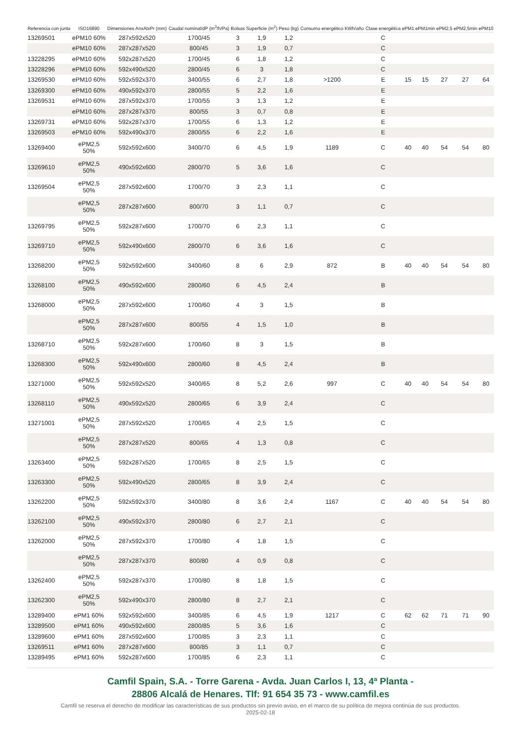| Referencia con junta | ISO16890 | Dimensiones AnxAlxPr (mm) | Caudal nominal/dP (m<sup>3</sup>/h/Pa) | Bolsas | Superficie (m<sup>2</sup>) | Peso (kg) | Consumo energético KWh/año | Clase energética | ePM1 | ePM1min | ePM2,5 | ePM2,5min | ePM10 |
| --- | --- | --- | --- | --- | --- | --- | --- | --- | --- | --- | --- | --- | --- |
| 13269501 | ePM10 60% | 287x592x520 | 1700/45 | 3 | 1,9 | 1,2 | | C | | | | | |
| | ePM10 60% | 287x287x520 | 800/45 | 3 | 1,9 | 0,7 | | C | | | | | |
| 13228295 | ePM10 60% | 592x287x520 | 1700/45 | 6 | 1,8 | 1,2 | | C | | | | | |
| 13228296 | ePM10 60% | 592x490x520 | 2800/45 | 6 | 3 | 1,8 | | C | | | | | |
| 13269530 | ePM10 60% | 592x592x370 | 3400/55 | 6 | 2,7 | 1,8 | >1200 | E | 15 | 15 | 27 | 27 | 64 |
| 13269300 | ePM10 60% | 490x592x370 | 2800/55 | 5 | 2,2 | 1,6 | | E | | | | | |
| 13269531 | ePM10 60% | 287x592x370 | 1700/55 | 3 | 1,3 | 1,2 | | E | | | | | |
| | ePM10 60% | 287x287x370 | 800/55 | 3 | 0,7 | 0,8 | | E | | | | | |
| 13269731 | ePM10 60% | 592x287x370 | 1700/55 | 6 | 1,3 | 1,2 | | E | | | | | |
| 13269503 | ePM10 60% | 592x490x370 | 2800/55 | 6 | 2,2 | 1,6 | | E | | | | | |
| 13269400 | ePM2,5 50% | 592x592x600 | 3400/70 | 6 | 4,5 | 1,9 | 1189 | C | 40 | 40 | 54 | 54 | 80 |
| 13269610 | ePM2,5 50% | 490x592x600 | 2800/70 | 5 | 3,6 | 1,6 | | C | | | | | |
| 13269504 | ePM2,5 50% | 287x592x600 | 1700/70 | 3 | 2,3 | 1,1 | | C | | | | | |
| | ePM2,5 50% | 287x287x600 | 800/70 | 3 | 1,1 | 0,7 | | C | | | | | |
| 13269795 | ePM2,5 50% | 592x287x600 | 1700/70 | 6 | 2,3 | 1,1 | | C | | | | | |
| 13269710 | ePM2,5 50% | 592x490x600 | 2800/70 | 6 | 3,6 | 1,6 | | C | | | | | |
| 13268200 | ePM2,5 50% | 592x592x600 | 3400/60 | 8 | 6 | 2,9 | 872 | B | 40 | 40 | 54 | 54 | 80 |
| 13268100 | ePM2,5 50% | 490x592x600 | 2800/60 | 6 | 4,5 | 2,4 | | B | | | | | |
| 13268000 | ePM2,5 50% | 287x592x600 | 1700/60 | 4 | 3 | 1,5 | | B | | | | | |
| | ePM2,5 50% | 287x287x600 | 800/55 | 4 | 1,5 | 1,0 | | B | | | | | |
| 13268710 | ePM2,5 50% | 592x287x600 | 1700/60 | 8 | 3 | 1,5 | | B | | | | | |
| 13268300 | ePM2,5 50% | 592x490x600 | 2800/60 | 8 | 4,5 | 2,4 | | B | | | | | |
| 13271000 | ePM2,5 50% | 592x592x520 | 3400/65 | 8 | 5,2 | 2,6 | 997 | C | 40 | 40 | 54 | 54 | 80 |
| 13268110 | ePM2,5 50% | 490x592x520 | 2800/65 | 6 | 3,9 | 2,4 | | C | | | | | |
| 13271001 | ePM2,5 50% | 287x592x520 | 1700/65 | 4 | 2,5 | 1,5 | | C | | | | | |
| | ePM2,5 50% | 287x287x520 | 800/65 | 4 | 1,3 | 0,8 | | C | | | | | |
| 13263400 | ePM2,5 50% | 592x287x520 | 1700/65 | 8 | 2,5 | 1,5 | | C | | | | | |
| 13263300 | ePM2,5 50% | 592x490x520 | 2800/65 | 8 | 3,9 | 2,4 | | C | | | | | |
| 13262200 | ePM2,5 50% | 592x592x370 | 3400/80 | 8 | 3,6 | 2,4 | 1167 | C | 40 | 40 | 54 | 54 | 80 |
| 13262100 | ePM2,5 50% | 490x592x370 | 2800/80 | 6 | 2,7 | 2,1 | | C | | | | | |
| 13262000 | ePM2,5 50% | 287x592x370 | 1700/80 | 4 | 1,8 | 1,5 | | C | | | | | |
| | ePM2,5 50% | 287x287x370 | 800/80 | 4 | 0,9 | 0,8 | | C | | | | | |
| 13262400 | ePM2,5 50% | 592x287x370 | 1700/80 | 8 | 1,8 | 1,5 | | C | | | | | |
| 13262300 | ePM2,5 50% | 592x490x370 | 2800/80 | 8 | 2,7 | 2,1 | | C | | | | | |
| 13289400 | ePM1 60% | 592x592x600 | 3400/85 | 6 | 4,5 | 1,9 | 1217 | C | 62 | 62 | 71 | 71 | 90 |
| 13289500 | ePM1 60% | 490x592x600 | 2800/85 | 5 | 3,6 | 1,6 | | C | | | | | |
| 13289600 | ePM1 60% | 287x592x600 | 1700/85 | 3 | 2,3 | 1,1 | | C | | | | | |
| 13269511 | ePM1 60% | 287x287x600 | 800/85 | 3 | 1,1 | 0,7 | | C | | | | | |
| 13289495 | ePM1 60% | 592x287x600 | 1700/85 | 6 | 2,3 | 1,1 | | C | | | | | |
Camfil Spain, S.A. - Torre Garena - Avda. Juan Carlos I, 13, 4ª Planta -
28806 Alcalá de Henares. Tlf: 91 654 35 73 - www.camfil.es
Camfil se reserva el derecho de modificar las características de sus productos sin previo aviso, en el marco de su política de mejora continúa de sus productos.
2025-02-18